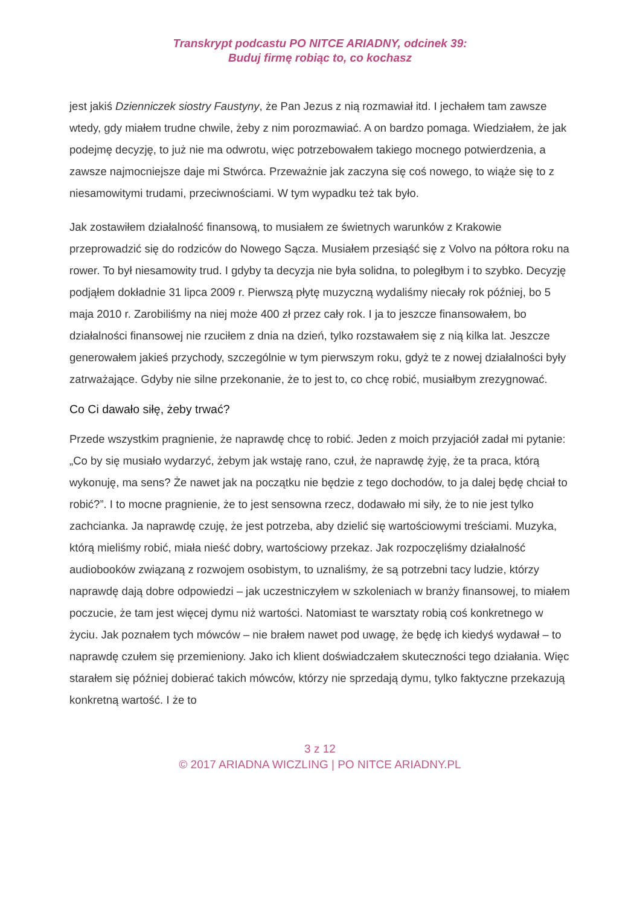Transkrypt podcastu PO NITCE ARIADNY, odcinek 39:
Buduj firmę robiąc to, co kochasz
jest jakiś Dzienniczek siostry Faustyny, że Pan Jezus z nią rozmawiał itd. I jechałem tam zawsze wtedy, gdy miałem trudne chwile, żeby z nim porozmawiać. A on bardzo pomaga. Wiedziałem, że jak podejmę decyzję, to już nie ma odwrotu, więc potrzebowałem takiego mocnego potwierdzenia, a zawsze najmocniejsze daje mi Stwórca. Przeważnie jak zaczyna się coś nowego, to wiąże się to z niesamowitymi trudami, przeciwnościami. W tym wypadku też tak było.
Jak zostawiłem działalność finansową, to musiałem ze świetnych warunków z Krakowie przeprowadzić się do rodziców do Nowego Sącza. Musiałem przesiąść się z Volvo na półtora roku na rower. To był niesamowity trud. I gdyby ta decyzja nie była solidna, to poległbym i to szybko. Decyzję podjąłem dokładnie 31 lipca 2009 r. Pierwszą płytę muzyczną wydaliśmy niecały rok później, bo 5 maja 2010 r. Zarobiliśmy na niej może 400 zł przez cały rok. I ja to jeszcze finansowałem, bo działalności finansowej nie rzuciłem z dnia na dzień, tylko rozstawałem się z nią kilka lat. Jeszcze generowałem jakieś przychody, szczególnie w tym pierwszym roku, gdyż te z nowej działalności były zatrważające. Gdyby nie silne przekonanie, że to jest to, co chcę robić, musiałbym zrezygnować.
Co Ci dawało siłę, żeby trwać?
Przede wszystkim pragnienie, że naprawdę chcę to robić. Jeden z moich przyjaciół zadał mi pytanie: „Co by się musiało wydarzyć, żebym jak wstaję rano, czuł, że naprawdę żyję, że ta praca, którą wykonuję, ma sens? Że nawet jak na początku nie będzie z tego dochodów, to ja dalej będę chciał to robić?”. I to mocne pragnienie, że to jest sensowna rzecz, dodawało mi siły, że to nie jest tylko zachcianka. Ja naprawdę czuję, że jest potrzeba, aby dzielić się wartościowymi treściami. Muzyka, którą mieliśmy robić, miała nieść dobry, wartościowy przekaz. Jak rozpoczęliśmy działalność audiobooków związaną z rozwojem osobistym, to uznaliśmy, że są potrzebni tacy ludzie, którzy naprawdę dają dobre odpowiedzi – jak uczestniczyłem w szkoleniach w branży finansowej, to miałem poczucie, że tam jest więcej dymu niż wartości. Natomiast te warsztaty robią coś konkretnego w życiu. Jak poznałem tych mówców – nie brałem nawet pod uwagę, że będę ich kiedyś wydawał – to naprawdę czułem się przemieniony. Jako ich klient doświadczałem skuteczności tego działania. Więc starałem się później dobierać takich mówców, którzy nie sprzedają dymu, tylko faktyczne przekazują konkretną wartość. I że to
3 z 12
© 2017 ARIADNA WICZLING | PO NITCE ARIADNY.PL